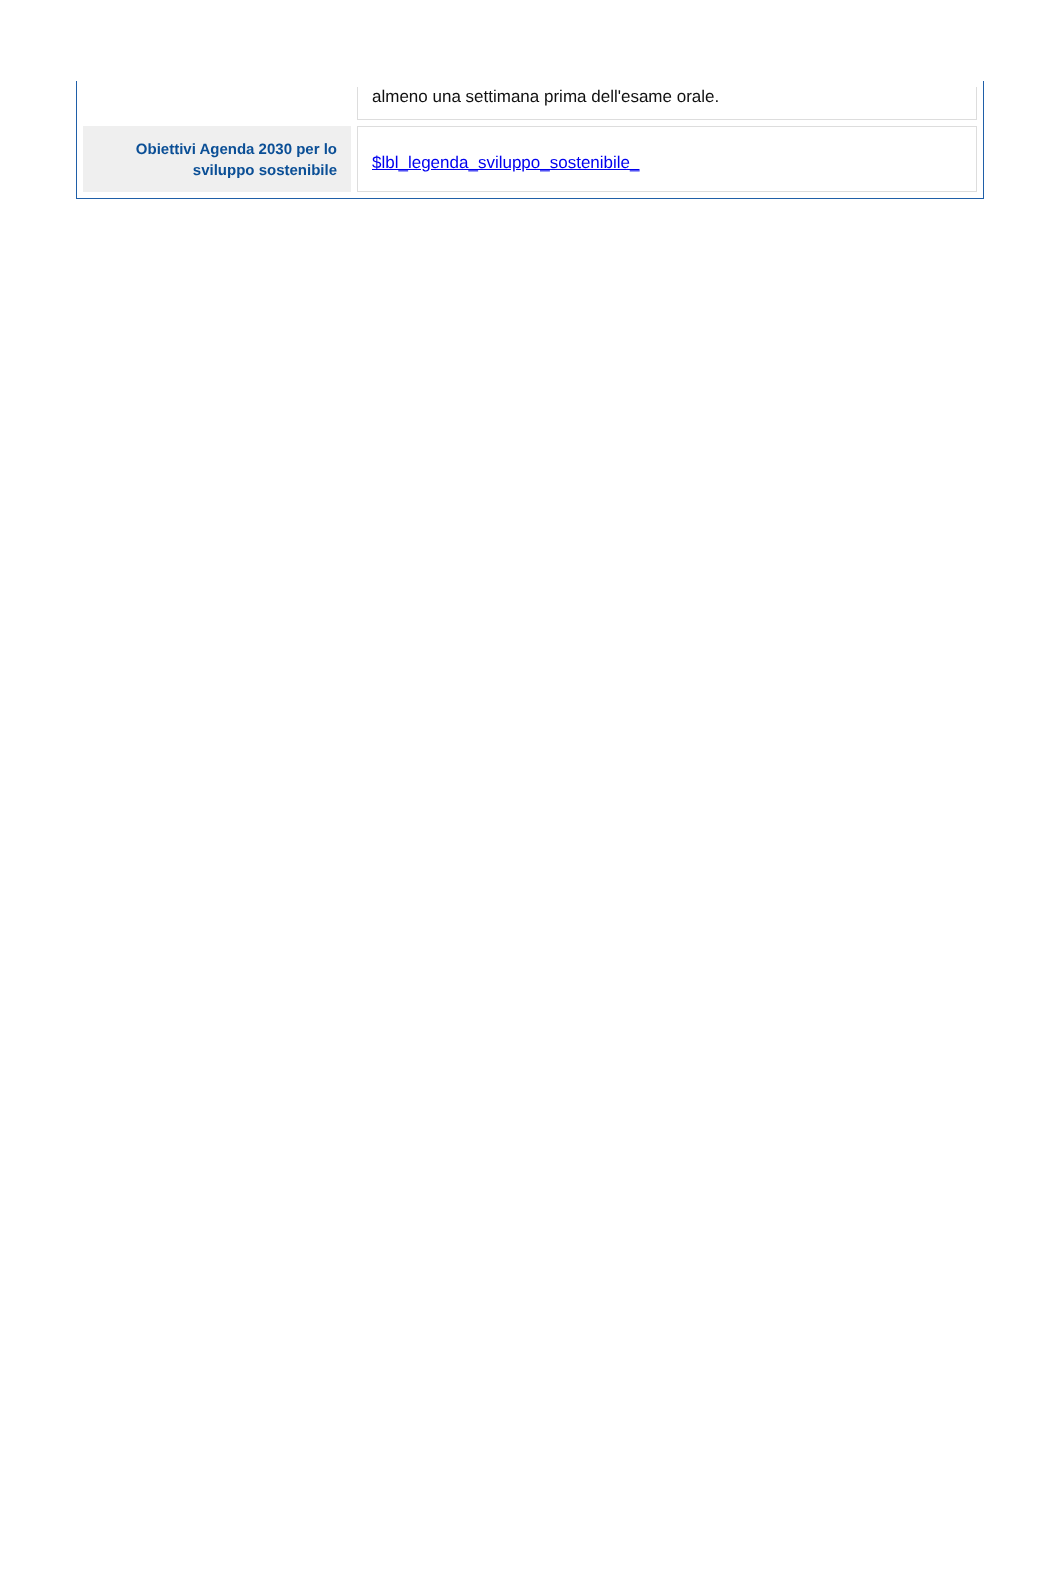| | almeno una settimana prima dell'esame orale. |
| Obiettivi Agenda 2030 per lo sviluppo sostenibile | $lbl_legenda_sviluppo_sostenibile_ |